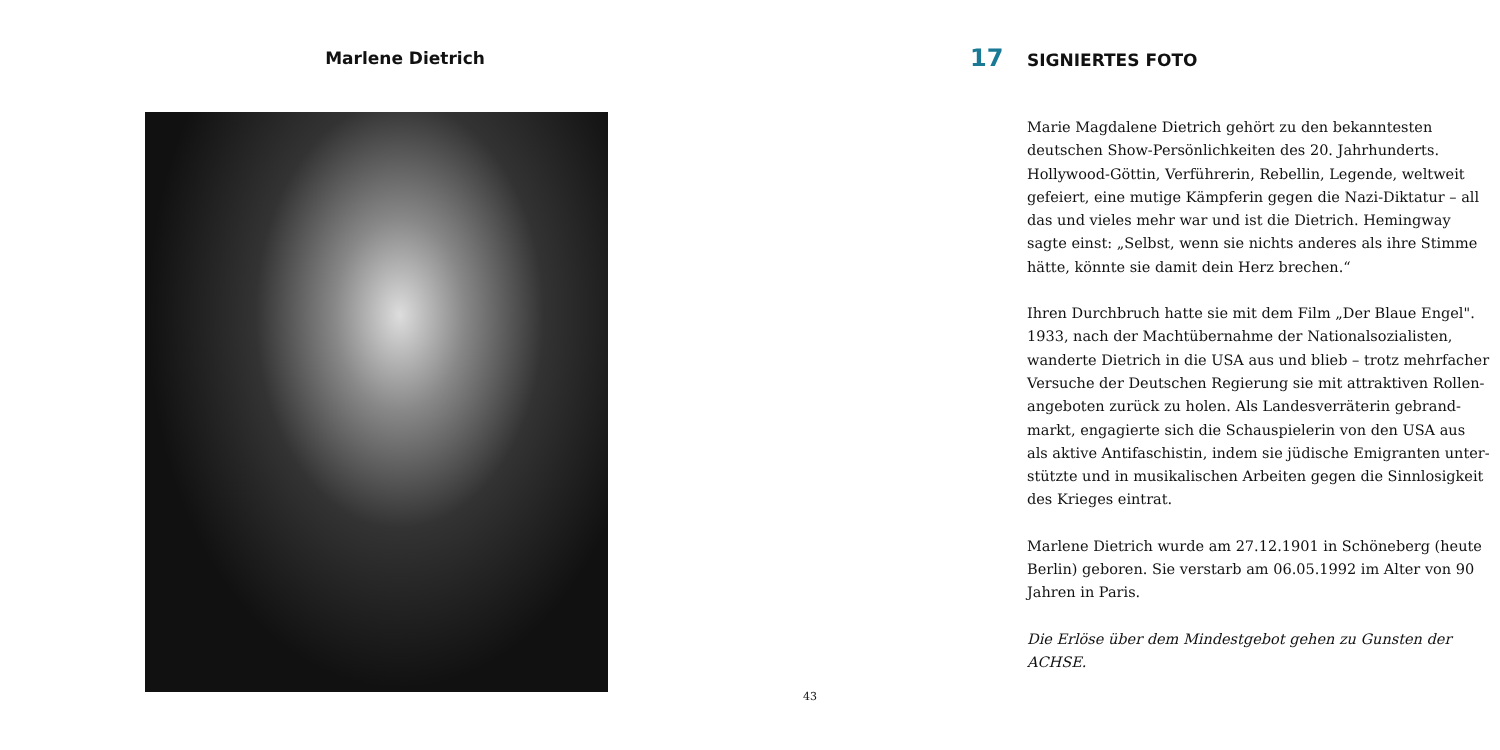Marlene Dietrich
43
17 SIGNIERTES FOTO
Marie Magdalene Dietrich gehört zu den bekanntesten deutschen Show-Persönlichkeiten des 20. Jahrhunderts. Hollywood-Göttin, Verführerin, Rebellin, Legende, weltweit gefeiert, eine mutige Kämpferin gegen die Nazi-Diktatur – all das und vieles mehr war und ist die Dietrich. Hemingway sagte einst: „Selbst, wenn sie nichts anderes als ihre Stimme hätte, könnte sie damit dein Herz brechen.“
Ihren Durchbruch hatte sie mit dem Film „Der Blaue Engel". 1933, nach der Machtübernahme der Nationalsozialisten, wanderte Dietrich in die USA aus und blieb – trotz mehrfacher Versuche der Deutschen Regierung sie mit attraktiven Rollen­angeboten zurück zu holen. Als Landesverräterin gebrand­markt, engagierte sich die Schauspielerin von den USA aus als aktive Antifaschistin, indem sie jüdische Emigranten unter­stützte und in musikalischen Arbeiten gegen die Sinnlosigkeit des Krieges eintrat.
Marlene Dietrich wurde am 27.12.1901 in Schöneberg (heute Berlin) geboren. Sie verstarb am 06.05.1992 im Alter von 90 Jahren in Paris.
Die Erlöse über dem Mindestgebot gehen zu Gunsten der ACHSE.